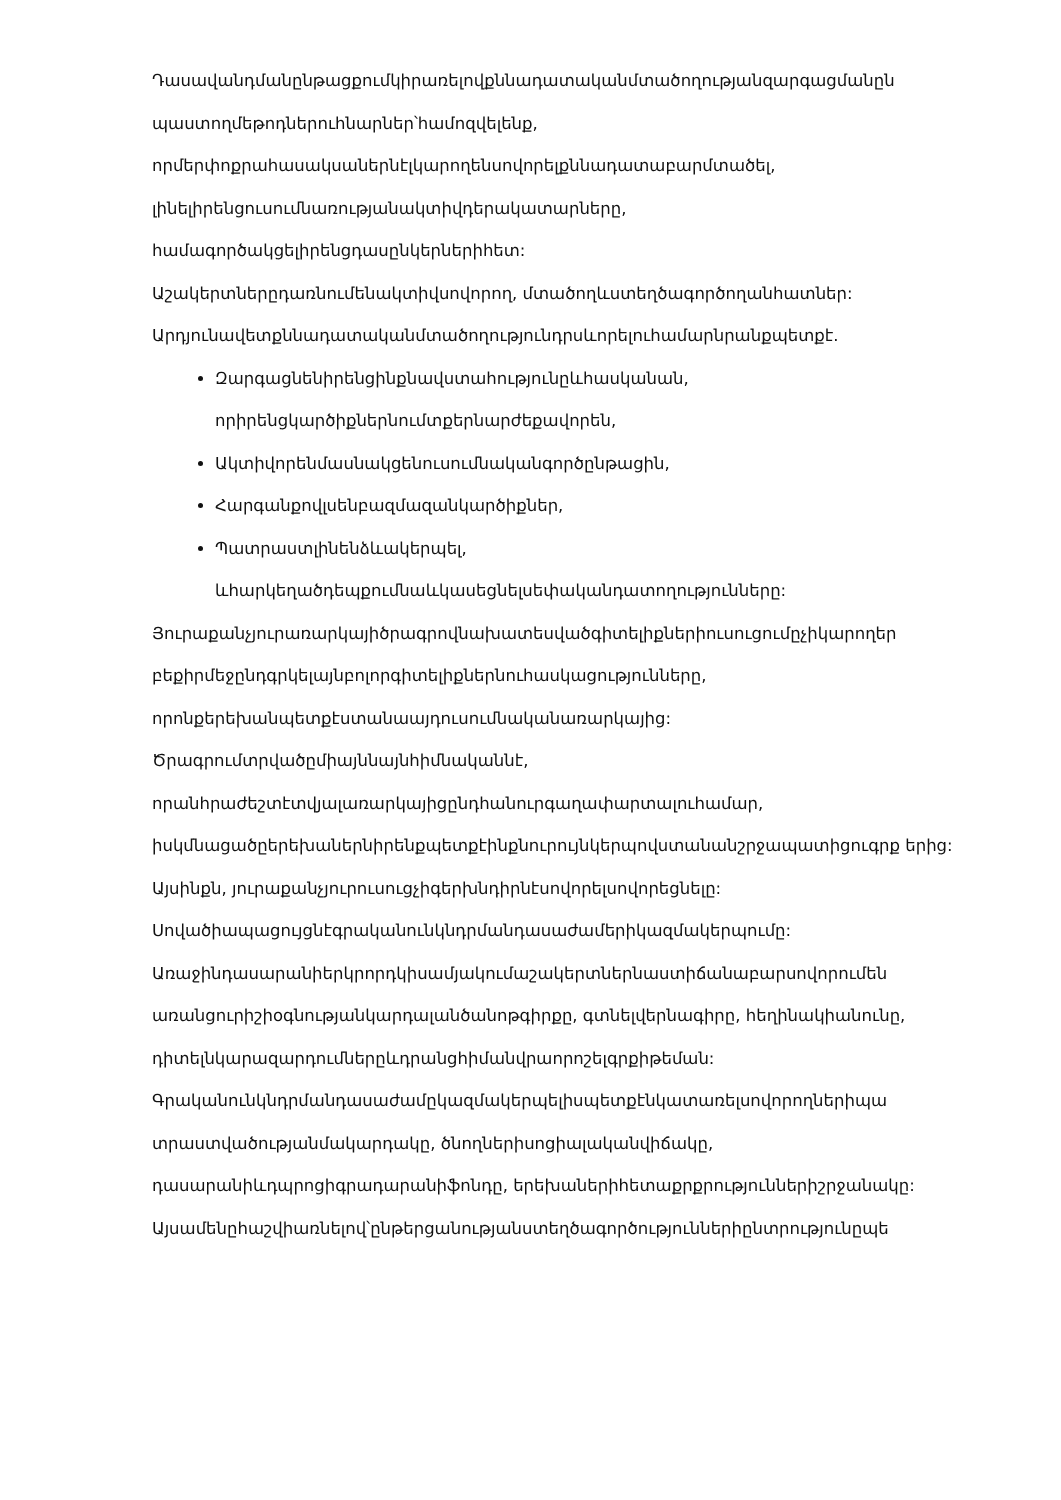Դասավանդմանընթացքումկիրառելովքննադատականմտածողությանզարգացմանըն պաստողմեթոդներուհնարներ՝համոզվելենք,
որմերփոքրահասակսաներնէլկարողենսովորելքննադատաբարմտածել,
լինելիրենցուսումնառությանակտիվդերակատարները,
համագործակցելիրենցդասընկերներիհետ:
Աշակերտներըդառնումենակտիվսովորող, մտածողևստեղծագործողանհատներ:
Արդյունավետքննադատականմտածողությունդրսևորելուհամարնրանքպետքէ.
Զարգացնենիրենցինքնավստահությունըևհասկանան, որիրենցկարծիքներնումտքերնարժեքավորեն,
Ակտիվորենմասնակցենուսումնականգործընթացին,
Հարգանքովլսենբազմազանկարծիքներ,
Պատրաստլինենձևակերպել, ևհարկեղածդեպքումնաևկասեցնելսեփականդատողությունները:
Յուրաքանչյուրառարկայիծրագրովնախատեսվածգիտելիքներիուսուցումըչիկարողեր բեքիրմեջընդգրկելայնբոլորգիտելիքներնուհասկացությունները, որոնքերեխանպետքէստանաայդուսումնականառարկայից:
Ծրագրումտրվածըմիայննայնհիմնականնէ,
որանհրաժեշտէտվյալառարկայիցընդհանուրգաղափարտալուհամար,
իսկմնացածըերեխաներնիրենքպետքէինքնուրույնկերպովստանանշրջապատիցուգրք երից:
Այսինքն, յուրաքանչյուրուսուցչիգերխնդիրնէսովորելսովորեցնելը:
Սովածիապացույցնէգրականունկնդրմանդասաժամերիկազմակերպումը:
Առաջինդասարանիերկրորդկիսամյակումաշակերտներնաստիճանաբարսովորումեն առանցուրիշիօգնությանկարդալանծանոթգիրքը, գտնելվերնագիրը, հեղինակիանունը, դիտելնկարազարդումներըևդրանցհիմանվրաորոշելգրքիթեման:
Գրականունկնդրմանդասաժամըկազմակերպելիսպետքէնկատառելսովորողներիպա տրաստվածությանմակարդակը, ծնողներիսոցիալականվիճակը, դասարանիևդպրոցիգրադարանիֆոնդը, երեխաներիհետաքրքրություններիշրջանակը:
Այսամենըհաշվիառնելով՝ընթերցանությանստեղծագործություններիընտրությունըպե